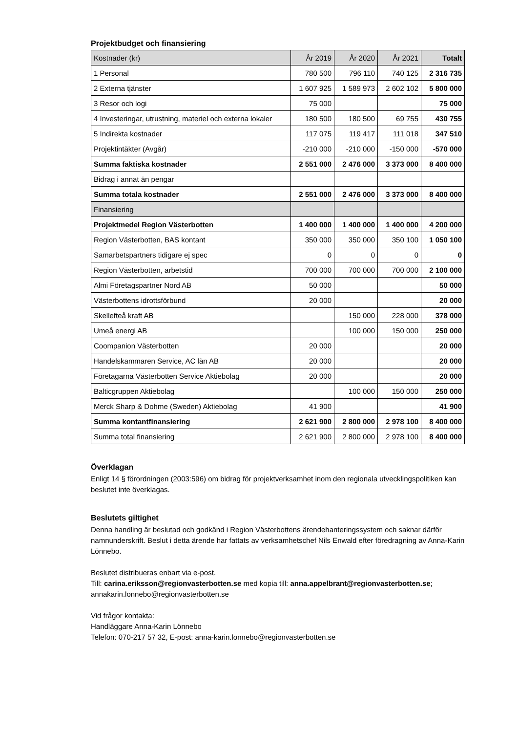Projektbudget och finansiering
| Kostnader (kr) | År 2019 | År 2020 | År 2021 | Totalt |
| --- | --- | --- | --- | --- |
| 1 Personal | 780 500 | 796 110 | 740 125 | 2 316 735 |
| 2 Externa tjänster | 1 607 925 | 1 589 973 | 2 602 102 | 5 800 000 |
| 3 Resor och logi | 75 000 | | | 75 000 |
| 4 Investeringar, utrustning, materiel och externa lokaler | 180 500 | 180 500 | 69 755 | 430 755 |
| 5 Indirekta kostnader | 117 075 | 119 417 | 111 018 | 347 510 |
| Projektintäkter (Avgår) | -210 000 | -210 000 | -150 000 | -570 000 |
| Summa faktiska kostnader | 2 551 000 | 2 476 000 | 3 373 000 | 8 400 000 |
| Bidrag i annat än pengar | | | | |
| Summa totala kostnader | 2 551 000 | 2 476 000 | 3 373 000 | 8 400 000 |
| Finansiering | | | | |
| Projektmedel Region Västerbotten | 1 400 000 | 1 400 000 | 1 400 000 | 4 200 000 |
| Region Västerbotten, BAS kontant | 350 000 | 350 000 | 350 100 | 1 050 100 |
| Samarbetspartners tidigare ej spec | 0 | 0 | 0 | 0 |
| Region Västerbotten, arbetstid | 700 000 | 700 000 | 700 000 | 2 100 000 |
| Almi Företagspartner Nord AB | 50 000 | | | 50 000 |
| Västerbottens idrottsförbund | 20 000 | | | 20 000 |
| Skellefteå kraft AB | | 150 000 | 228 000 | 378 000 |
| Umeå energi AB | | 100 000 | 150 000 | 250 000 |
| Coompanion Västerbotten | 20 000 | | | 20 000 |
| Handelskammaren Service, AC län AB | 20 000 | | | 20 000 |
| Företagarna Västerbotten Service Aktiebolag | 20 000 | | | 20 000 |
| Balticgruppen Aktiebolag | | 100 000 | 150 000 | 250 000 |
| Merck Sharp & Dohme (Sweden) Aktiebolag | 41 900 | | | 41 900 |
| Summa kontantfinansiering | 2 621 900 | 2 800 000 | 2 978 100 | 8 400 000 |
| Summa total finansiering | 2 621 900 | 2 800 000 | 2 978 100 | 8 400 000 |
Överklagan
Enligt 14 § förordningen (2003:596) om bidrag för projektverksamhet inom den regionala utvecklingspolitiken kan beslutet inte överklagas.
Beslutets giltighet
Denna handling är beslutad och godkänd i Region Västerbottens ärendehanteringssystem och saknar därför namnunderskrift. Beslut i detta ärende har fattats av verksamhetschef Nils Enwald efter föredragning av Anna-Karin Lönnebo.
Beslutet distribueras enbart via e-post.
Till: carina.eriksson@regionvasterbotten.se med kopia till: anna.appelbrant@regionvasterbotten.se; annakarin.lonnebo@regionvasterbotten.se
Vid frågor kontakta:
Handläggare Anna-Karin Lönnebo
Telefon: 070-217 57 32, E-post: anna-karin.lonnebo@regionvasterbotten.se